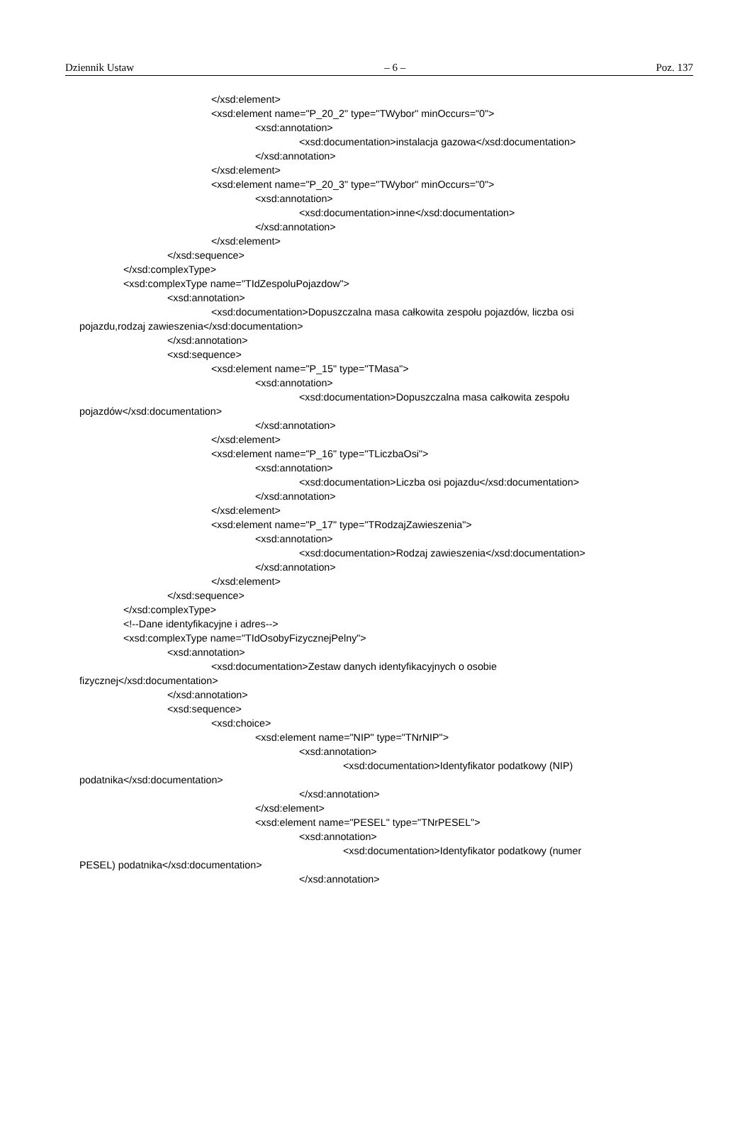Dziennik Ustaw – 6 – Poz. 137
</xsd:element>
<xsd:element name="P_20_2" type="TWybor" minOccurs="0">
<xsd:annotation>
<xsd:documentation>instalacja gazowa</xsd:documentation>
</xsd:annotation>
</xsd:element>
<xsd:element name="P_20_3" type="TWybor" minOccurs="0">
<xsd:annotation>
<xsd:documentation>inne</xsd:documentation>
</xsd:annotation>
</xsd:element>
</xsd:sequence>
</xsd:complexType>
<xsd:complexType name="TIdZespoluPojazdow">
<xsd:annotation>
<xsd:documentation>Dopuszczalna masa całkowita zespołu pojazdów, liczba osi
pojazdu,rodzaj zawieszenia</xsd:documentation>
</xsd:annotation>
<xsd:sequence>
<xsd:element name="P_15" type="TMasa">
<xsd:annotation>
<xsd:documentation>Dopuszczalna masa całkowita zespołu
pojazdów</xsd:documentation>
</xsd:annotation>
</xsd:element>
<xsd:element name="P_16" type="TLiczbaOsi">
<xsd:annotation>
<xsd:documentation>Liczba osi pojazdu</xsd:documentation>
</xsd:annotation>
</xsd:element>
<xsd:element name="P_17" type="TRodzajZawieszenia">
<xsd:annotation>
<xsd:documentation>Rodzaj zawieszenia</xsd:documentation>
</xsd:annotation>
</xsd:element>
</xsd:sequence>
</xsd:complexType>
<!--Dane identyfikacyjne i adres-->
<xsd:complexType name="TIdOsobyFizycznejPelny">
<xsd:annotation>
<xsd:documentation>Zestaw danych identyfikacyjnych o osobie
fizycznej</xsd:documentation>
</xsd:annotation>
<xsd:sequence>
<xsd:choice>
<xsd:element name="NIP" type="TNrNIP">
<xsd:annotation>
<xsd:documentation>Identyfikator podatkowy (NIP)
podatnika</xsd:documentation>
</xsd:annotation>
</xsd:element>
<xsd:element name="PESEL" type="TNrPESEL">
<xsd:annotation>
<xsd:documentation>Identyfikator podatkowy (numer
PESEL) podatnika</xsd:documentation>
</xsd:annotation>